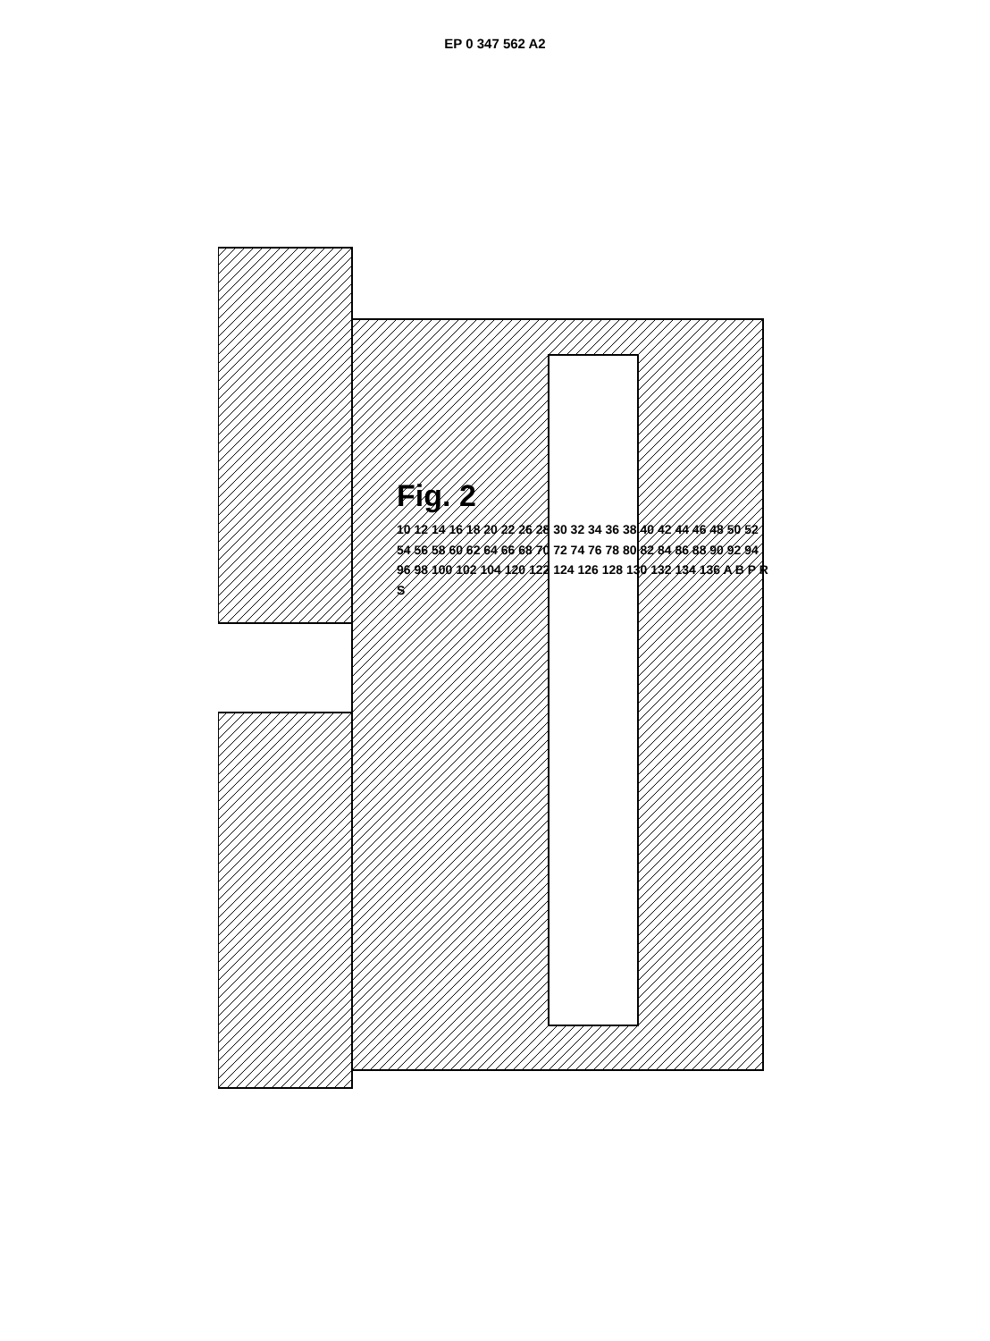EP 0 347 562 A2
Fig. 2
10 12 14 16 18 20 22 26 28 30 32 34 36 38 40 42 44 46 48 50 52 54 56 58 60 62 64 66 68 70 72 74 76 78 80 82 84 86 88 90 92 94 96 98 100 102 104 120 122 124 126 128 130 132 134 136 A B P R S